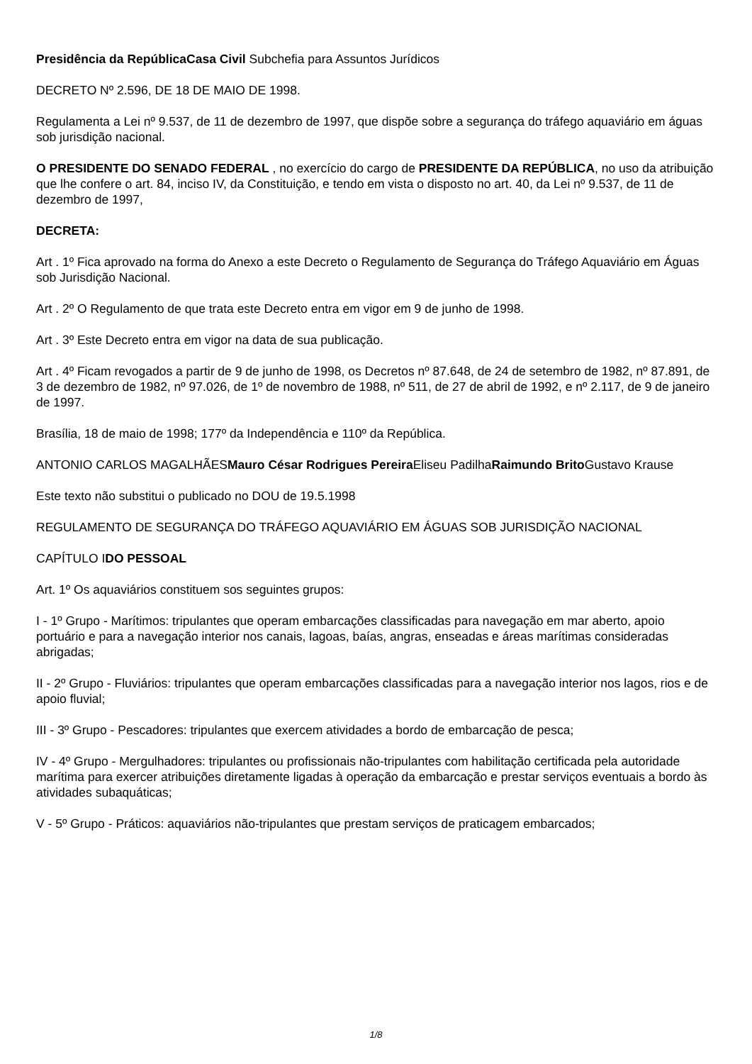Presidência da RepúblicaCasa Civil Subchefia para Assuntos Jurídicos
DECRETO Nº 2.596, DE 18 DE MAIO DE 1998.
Regulamenta a Lei nº 9.537, de 11 de dezembro de 1997, que dispõe sobre a segurança do tráfego aquaviário em águas sob jurisdição nacional.
O PRESIDENTE DO SENADO FEDERAL , no exercício do cargo de PRESIDENTE DA REPÚBLICA, no uso da atribuição que lhe confere o art. 84, inciso IV, da Constituição, e tendo em vista o disposto no art. 40, da Lei nº 9.537, de 11 de dezembro de 1997,
DECRETA:
Art . 1º Fica aprovado na forma do Anexo a este Decreto o Regulamento de Segurança do Tráfego Aquaviário em Águas sob Jurisdição Nacional.
Art . 2º O Regulamento de que trata este Decreto entra em vigor em 9 de junho de 1998.
Art . 3º Este Decreto entra em vigor na data de sua publicação.
Art . 4º Ficam revogados a partir de 9 de junho de 1998, os Decretos nº 87.648, de 24 de setembro de 1982, nº 87.891, de 3 de dezembro de 1982, nº 97.026, de 1º de novembro de 1988, nº 511, de 27 de abril de 1992, e nº 2.117, de 9 de janeiro de 1997.
Brasília, 18 de maio de 1998; 177º da Independência e 110º da República.
ANTONIO CARLOS MAGALHÃESMauro César Rodrigues Pereira Eliseu PadilhaRaimundo Brito Gustavo Krause
Este texto não substitui o publicado no DOU de 19.5.1998
REGULAMENTO DE SEGURANÇA DO TRÁFEGO AQUAVIÁRIO EM ÁGUAS SOB JURISDIÇÃO NACIONAL
CAPÍTULO IDO PESSOAL
Art. 1º Os aquaviários constituem sos seguintes grupos:
I - 1º Grupo - Marítimos: tripulantes que operam embarcações classificadas para navegação em mar aberto, apoio portuário e para a navegação interior nos canais, lagoas, baías, angras, enseadas e áreas marítimas consideradas abrigadas;
II - 2º Grupo - Fluviários: tripulantes que operam embarcações classificadas para a navegação interior nos lagos, rios e de apoio fluvial;
III - 3º Grupo - Pescadores: tripulantes que exercem atividades a bordo de embarcação de pesca;
IV - 4º Grupo - Mergulhadores: tripulantes ou profissionais não-tripulantes com habilitação certificada pela autoridade marítima para exercer atribuições diretamente ligadas à operação da embarcação e prestar serviços eventuais a bordo às atividades subaquáticas;
V - 5º Grupo - Práticos: aquaviários não-tripulantes que prestam serviços de praticagem embarcados;
1/8